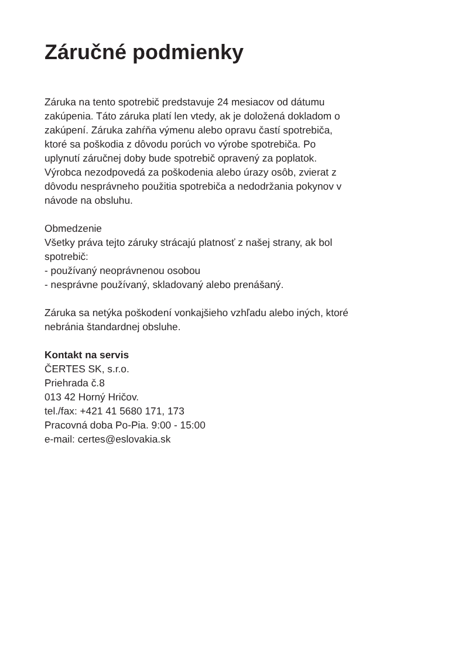Záručné podmienky
Záruka na tento spotrebič predstavuje 24 mesiacov od dátumu
zakúpenia. Táto záruka platí len vtedy, ak je doložená dokladom o
zakúpení. Záruka zahŕňa výmenu alebo opravu častí spotrebiča,
ktoré sa poškodia z dôvodu porúch vo výrobe spotrebiča. Po
uplynutí záručnej doby bude spotrebič opravený za poplatok.
Výrobca nezodpovedá za poškodenia alebo úrazy osôb, zvierat z
dôvodu nesprávneho použitia spotrebiča a nedodržania pokynov v
návode na obsluhu.
Obmedzenie
Všetky práva tejto záruky strácajú platnosť z našej strany, ak bol
spotrebič:
- používaný neoprávnenou osobou
- nesprávne používaný, skladovaný alebo prenášaný.
Záruka sa netýka poškodení vonkajšieho vzhľadu alebo iných, ktoré
nebránia štandardnej obsluhe.
Kontakt na servis
ČERTES SK, s.r.o.
Priehrada č.8
013 42 Horný Hričov.
tel./fax: +421 41 5680 171, 173
Pracovná doba Po-Pia. 9:00 - 15:00
e-mail: certes@eslovakia.sk